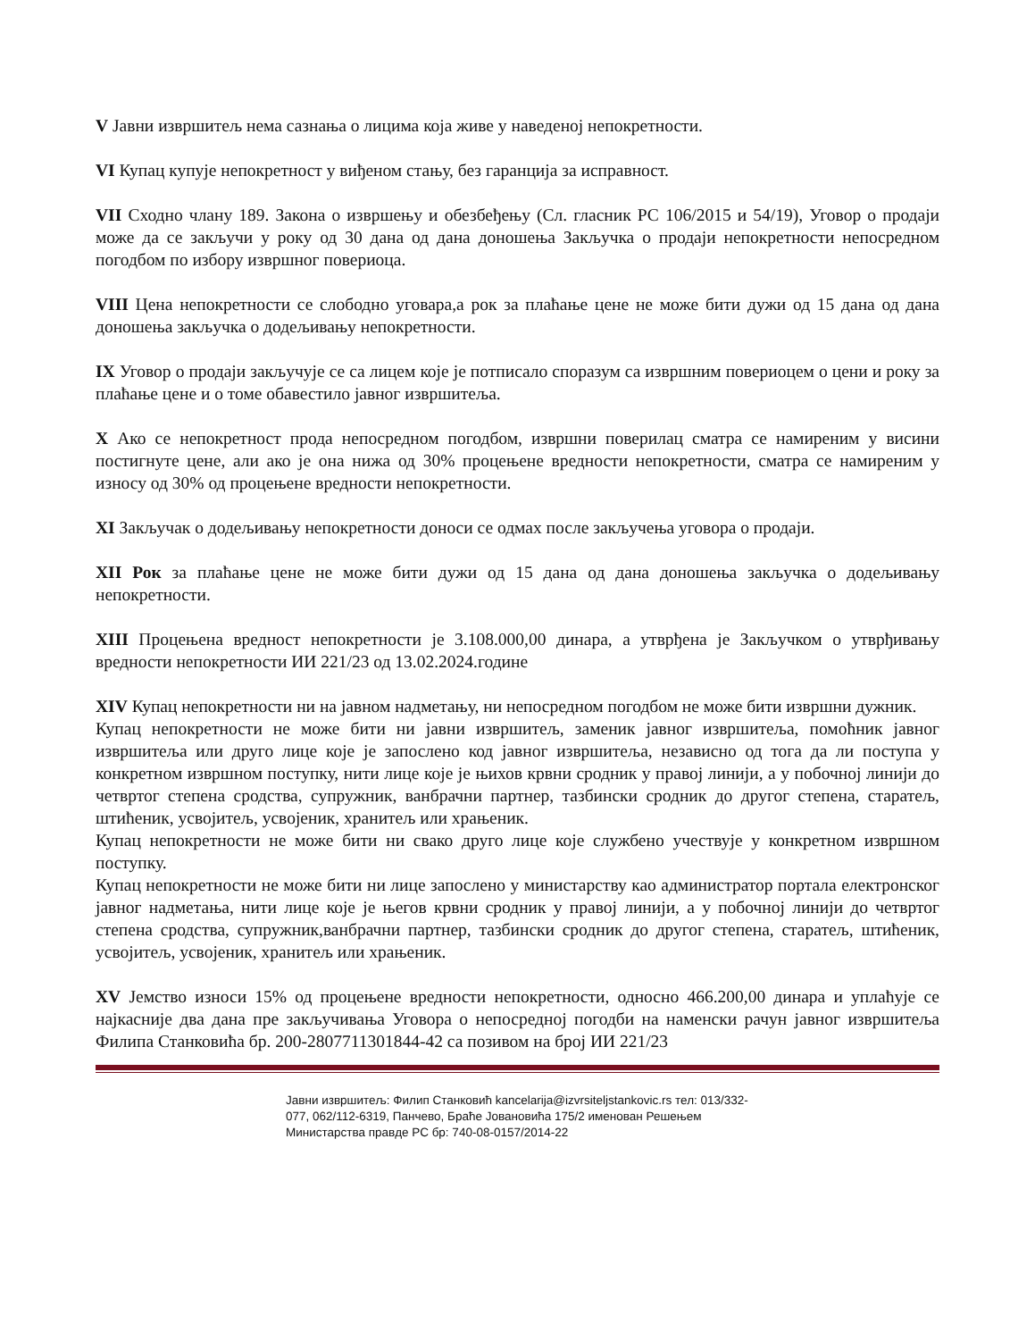V Јавни извршитељ нема сазнања о лицима која живе у наведеној непокретности.
VI Купац купује непокретност у виђеном стању, без гаранција за исправност.
VII Сходно члану 189. Закона о извршењу и обезбеђењу (Сл. гласник РС 106/2015 и 54/19), Уговор о продаји може да се закључи у року од 30 дана од дана доношења Закључка о продаји непокретности непосредном погодбом по избору извршног повериоца.
VIII Цена непокретности се слободно уговара,а рок за плаћање цене не може бити дужи од 15 дана од дана доношења закључка о додељивању непокретности.
IX Уговор о продаји закључује се са лицем које је потписало споразум са извршним повериоцем о цени и року за плаћање цене и о томе обавестило јавног извршитеља.
X Ако се непокретност прода непосредном погодбом, извршни поверилац сматра се намиреним у висини постигнуте цене, али ако је она нижа од 30% процењене вредности непокретности, сматра се намиреним у износу од 30% од процењене вредности непокретности.
XI Закључак о додељивању непокретности доноси се одмах после закључења уговора о продаји.
XII Рок за плаћање цене не може бити дужи од 15 дана од дана доношења закључка о додељивању непокретности.
XIII Процењена вредност непокретности је 3.108.000,00 динара, а утврђена је Закључком о утврђивању вредности непокретности ИИ 221/23 од 13.02.2024.године
XIV Купац непокретности ни на јавном надметању, ни непосредном погодбом не може бити извршни дужник.
Купац непокретности не може бити ни јавни извршитељ, заменик јавног извршитеља, помоћник јавног извршитеља или друго лице које је запослено код јавног извршитеља, независно од тога да ли поступа у конкретном извршном поступку, нити лице које је њихов крвни сродник у правој линији, а у побочној линији до четвртог степена сродства, супружник, ванбрачни партнер, тазбински сродник до другог степена, старатељ, штићеник, усвојитељ, усвојеник, хранитељ или храњеник.
Купац непокретности не може бити ни свако друго лице које службено учествује у конкретном извршном поступку.
Купац непокретности не може бити ни лице запослено у министарству као администратор портала електронског јавног надметања, нити лице које је његов крвни сродник у правој линији, а у побочној линији до четвртог степена сродства, супружник,ванбрачни партнер, тазбински сродник до другог степена, старатељ, штићеник, усвојитељ, усвојеник, хранитељ или храњеник.
XV Јемство износи 15% од процењене вредности непокретности, односно 466.200,00 динара и уплаћује се најкасније два дана пре закључивања Уговора о непосредној погодби на наменски рачун јавног извршитеља Филипа Станковића бр. 200-2807711301844-42 са позивом на број ИИ 221/23
Јавни извршитељ: Филип Станковић kancelarija@izvrsiteljstankovic.rs тел: 013/332-077, 062/112-6319, Панчево, Браће Јовановића 175/2 именован Решењем Министарства правде РС бр: 740-08-0157/2014-22